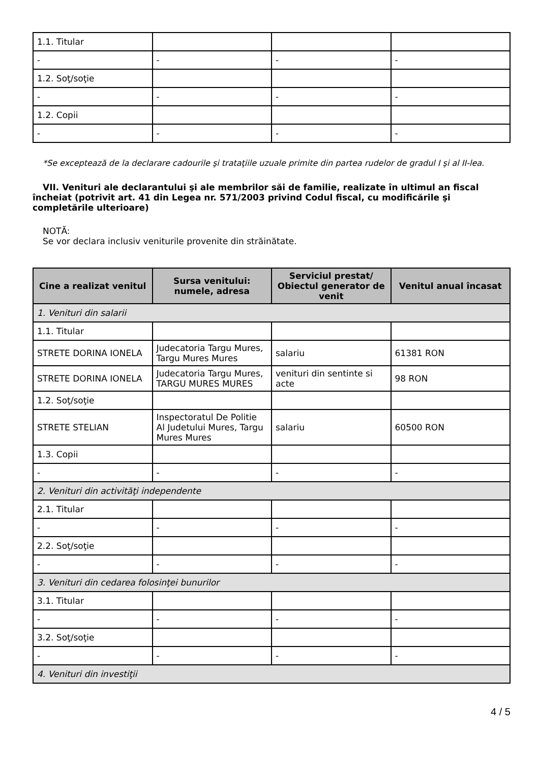| 1.1. Titular | | | |
| - | - | - | - |
| 1.2. Soţ/soţie | | | |
| - | - | - | - |
| 1.2. Copii | | | |
| - | - | - | - |
*Se exceptează de la declarare cadourile şi trataţiile uzuale primite din partea rudelor de gradul I şi al II-lea.
VII. Venituri ale declarantului şi ale membrilor săi de familie, realizate în ultimul an fiscal încheiat (potrivit art. 41 din Legea nr. 571/2003 privind Codul fiscal, cu modificările şi completările ulterioare)
NOTĂ:
Se vor declara inclusiv veniturile provenite din străinătate.
| Cine a realizat venitul | Sursa venitului: numele, adresa | Serviciul prestat/ Obiectul generator de venit | Venitul anual încasat |
| --- | --- | --- | --- |
| 1. Venituri din salarii | | | |
| 1.1. Titular | | | |
| STRETE DORINA IONELA | Judecatoria Targu Mures, Targu Mures Mures | salariu | 61381 RON |
| STRETE DORINA IONELA | Judecatoria Targu Mures, TARGU MURES MURES | venituri din sentinte si acte | 98 RON |
| 1.2. Soţ/soţie | | | |
| STRETE STELIAN | Inspectoratul De Politie Al Judetului Mures, Targu Mures Mures | salariu | 60500 RON |
| 1.3. Copii | | | |
| - | - | - | - |
| 2. Venituri din activităţi independente | | | |
| 2.1. Titular | | | |
| - | - | - | - |
| 2.2. Soţ/soţie | | | |
| - | - | - | - |
| 3. Venituri din cedarea folosinţei bunurilor | | | |
| 3.1. Titular | | | |
| - | - | - | - |
| 3.2. Soţ/soţie | | | |
| - | - | - | - |
| 4. Venituri din investiţii | | | |
4 / 5